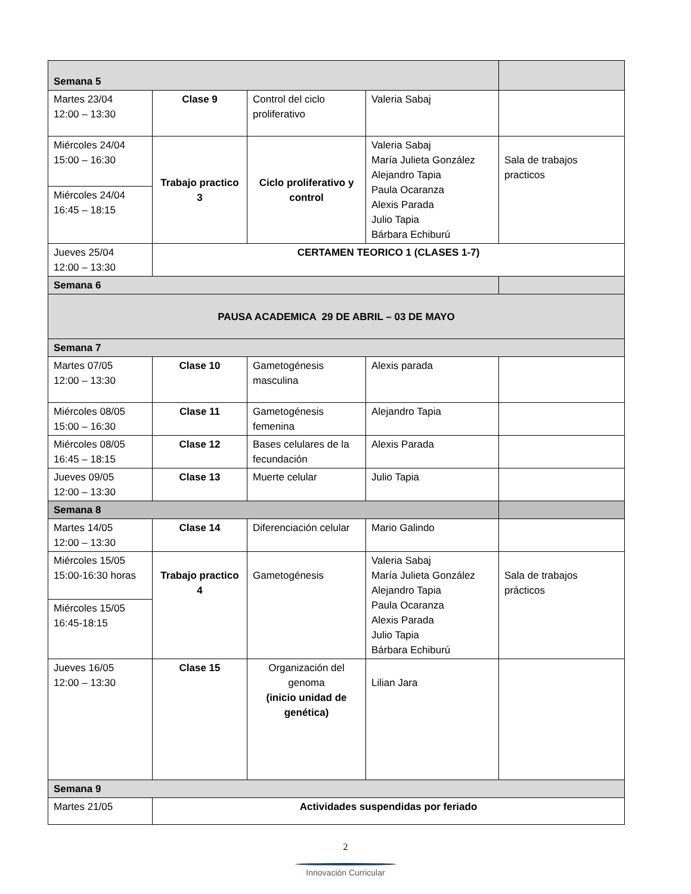| Semana 5 | | | | |
| Martes 23/04 12:00 – 13:30 | Clase 9 | Control del ciclo proliferativo | Valeria Sabaj | |
| Miércoles 24/04 15:00 – 16:30 | Trabajo practico 3 | Ciclo proliferativo y control | Valeria Sabaj María Julieta González Alejandro Tapia Paula Ocaranza Alexis Parada Julio Tapia Bárbara Echiburú | Sala de trabajos practicos |
| Miércoles 24/04 16:45 – 18:15 | | | | |
| Jueves 25/04 12:00 – 13:30 | CERTAMEN TEORICO 1 (CLASES 1-7) | | | |
| Semana 6 | | | | |
| PAUSA ACADEMICA 29 DE ABRIL – 03 DE MAYO | | | | |
| Semana 7 | | | | |
| Martes 07/05 12:00 – 13:30 | Clase 10 | Gametogénesis masculina | Alexis parada | |
| Miércoles 08/05 15:00 – 16:30 | Clase 11 | Gametogénesis femenina | Alejandro Tapia | |
| Miércoles 08/05 16:45 – 18:15 | Clase 12 | Bases celulares de la fecundación | Alexis Parada | |
| Jueves 09/05 12:00 – 13:30 | Clase 13 | Muerte celular | Julio Tapia | |
| Semana 8 | | | | |
| Martes 14/05 12:00 – 13:30 | Clase 14 | Diferenciación celular | Mario Galindo | |
| Miércoles 15/05 15:00-16:30 horas | Trabajo practico 4 | Gametogénesis | Valeria Sabaj María Julieta González Alejandro Tapia Paula Ocaranza Alexis Parada Julio Tapia Bárbara Echiburú | Sala de trabajos prácticos |
| Miércoles 15/05 16:45-18:15 | | | | |
| Jueves 16/05 12:00 – 13:30 | Clase 15 | Organización del genoma (inicio unidad de genética) | Lilian Jara | |
| Semana 9 | | | | |
| Martes 21/05 | Actividades suspendidas por feriado | | | |
2
Innovación Curricular